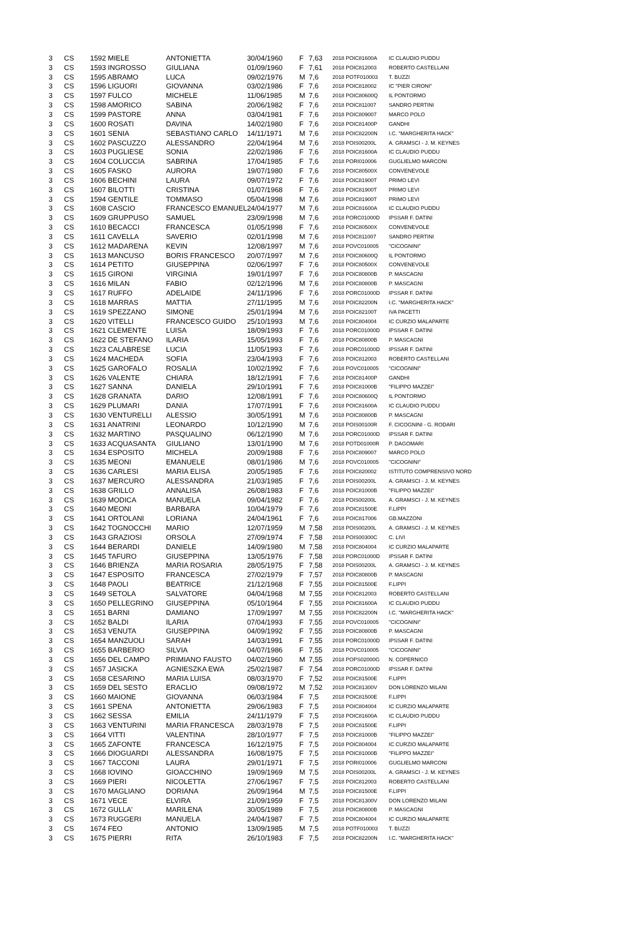| 3 | CS | 1592 MIELE | ANTONIETTA | 30/04/1960 | F | 7,63 | 2018 POIC81600A | IC CLAUDIO PUDDU |
| 3 | CS | 1593 INGROSSO | GIULIANA | 01/09/1960 | F | 7,61 | 2018 POIC812003 | ROBERTO CASTELLANI |
| 3 | CS | 1595 ABRAMO | LUCA | 09/02/1976 | M | 7,6 | 2018 POTF010003 | T. BUZZI |
| 3 | CS | 1596 LIGUORI | GIOVANNA | 03/02/1986 | F | 7,6 | 2018 POIC818002 | IC "PIER CIRONI" |
| 3 | CS | 1597 FULCO | MICHELE | 11/06/1985 | M | 7,6 | 2018 POIC80600Q | IL PONTORMO |
| 3 | CS | 1598 AMORICO | SABINA | 20/06/1982 | F | 7,6 | 2018 POIC811007 | SANDRO PERTINI |
| 3 | CS | 1599 PASTORE | ANNA | 03/04/1981 | F | 7,6 | 2018 POIC809007 | MARCO POLO |
| 3 | CS | 1600 ROSATI | DAVINA | 14/02/1980 | F | 7,6 | 2018 POIC81400P | GANDHI |
| 3 | CS | 1601 SENIA | SEBASTIANO CARLO | 14/11/1971 | M | 7,6 | 2018 POIC82200N | I.C. "MARGHERITA HACK" |
| 3 | CS | 1602 PASCUZZO | ALESSANDRO | 22/04/1964 | M | 7,6 | 2018 POIS00200L | A. GRAMSCI - J. M. KEYNES |
| 3 | CS | 1603 PUGLIESE | SONIA | 22/02/1986 | F | 7,6 | 2018 POIC81600A | IC CLAUDIO PUDDU |
| 3 | CS | 1604 COLUCCIA | SABRINA | 17/04/1985 | F | 7,6 | 2018 PORI010006 | GUGLIELMO MARCONI |
| 3 | CS | 1605 FASKO | AURORA | 19/07/1980 | F | 7,6 | 2018 POIC80500X | CONVENEVOLE |
| 3 | CS | 1606 BECHINI | LAURA | 09/07/1972 | F | 7,6 | 2018 POIC81900T | PRIMO LEVI |
| 3 | CS | 1607 BILOTTI | CRISTINA | 01/07/1968 | F | 7,6 | 2018 POIC81900T | PRIMO LEVI |
| 3 | CS | 1594 GENTILE | TOMMASO | 05/04/1998 | M | 7,6 | 2018 POIC81900T | PRIMO LEVI |
| 3 | CS | 1608 CASCIO | FRANCESCO EMANUEL | 24/04/1977 | M | 7,6 | 2018 POIC81600A | IC CLAUDIO PUDDU |
| 3 | CS | 1609 GRUPPUSO | SAMUEL | 23/09/1998 | M | 7,6 | 2018 PORC01000D | IPSSAR F. DATINI |
| 3 | CS | 1610 BECACCI | FRANCESCA | 01/05/1998 | F | 7,6 | 2018 POIC80500X | CONVENEVOLE |
| 3 | CS | 1611 CAVELLA | SAVERIO | 02/01/1998 | M | 7,6 | 2018 POIC811007 | SANDRO PERTINI |
| 3 | CS | 1612 MADARENA | KEVIN | 12/08/1997 | M | 7,6 | 2018 POVC010005 | "CICOGNINI" |
| 3 | CS | 1613 MANCUSO | BORIS FRANCESCO | 20/07/1997 | M | 7,6 | 2018 POIC80600Q | IL PONTORMO |
| 3 | CS | 1614 PETITO | GIUSEPPINA | 02/06/1997 | F | 7,6 | 2018 POIC80500X | CONVENEVOLE |
| 3 | CS | 1615 GIRONI | VIRGINIA | 19/01/1997 | F | 7,6 | 2018 POIC80800B | P. MASCAGNI |
| 3 | CS | 1616 MILAN | FABIO | 02/12/1996 | M | 7,6 | 2018 POIC80800B | P. MASCAGNI |
| 3 | CS | 1617 RUFFO | ADELAIDE | 24/11/1996 | F | 7,6 | 2018 PORC01000D | IPSSAR F. DATINI |
| 3 | CS | 1618 MARRAS | MATTIA | 27/11/1995 | M | 7,6 | 2018 POIC82200N | I.C. "MARGHERITA HACK" |
| 3 | CS | 1619 SPEZZANO | SIMONE | 25/01/1994 | M | 7,6 | 2018 POIC82100T | IVA PACETTI |
| 3 | CS | 1620 VITELLI | FRANCESCO GUIDO | 25/10/1993 | M | 7,6 | 2018 POIC804004 | IC CURZIO MALAPARTE |
| 3 | CS | 1621 CLEMENTE | LUISA | 18/09/1993 | F | 7,6 | 2018 PORC01000D | IPSSAR F. DATINI |
| 3 | CS | 1622 DE STEFANO | ILARIA | 15/05/1993 | F | 7,6 | 2018 POIC80800B | P. MASCAGNI |
| 3 | CS | 1623 CALABRESE | LUCIA | 11/05/1993 | F | 7,6 | 2018 PORC01000D | IPSSAR F. DATINI |
| 3 | CS | 1624 MACHEDA | SOFIA | 23/04/1993 | F | 7,6 | 2018 POIC812003 | ROBERTO CASTELLANI |
| 3 | CS | 1625 GAROFALO | ROSALIA | 10/02/1992 | F | 7,6 | 2018 POVC010005 | "CICOGNINI" |
| 3 | CS | 1626 VALENTE | CHIARA | 18/12/1991 | F | 7,6 | 2018 POIC81400P | GANDHI |
| 3 | CS | 1627 SANNA | DANIELA | 29/10/1991 | F | 7,6 | 2018 POIC81000B | "FILIPPO MAZZEI" |
| 3 | CS | 1628 GRANATA | DARIO | 12/08/1991 | F | 7,6 | 2018 POIC80600Q | IL PONTORMO |
| 3 | CS | 1629 PLUMARI | DANIA | 17/07/1991 | F | 7,6 | 2018 POIC81600A | IC CLAUDIO PUDDU |
| 3 | CS | 1630 VENTURELLI | ALESSIO | 30/05/1991 | M | 7,6 | 2018 POIC80800B | P. MASCAGNI |
| 3 | CS | 1631 ANATRINI | LEONARDO | 10/12/1990 | M | 7,6 | 2018 POIS00100R | F. CICOGNINI - G. RODARI |
| 3 | CS | 1632 MARTINO | PASQUALINO | 06/12/1990 | M | 7,6 | 2018 PORC01000D | IPSSAR F. DATINI |
| 3 | CS | 1633 ACQUASANTA | GIULIANO | 13/01/1990 | M | 7,6 | 2018 POTD01000R | P. DAGOMARI |
| 3 | CS | 1634 ESPOSITO | MICHELA | 20/09/1988 | F | 7,6 | 2018 POIC809007 | MARCO POLO |
| 3 | CS | 1635 MEONI | EMANUELE | 08/01/1986 | M | 7,6 | 2018 POVC010005 | "CICOGNINI" |
| 3 | CS | 1636 CARLESI | MARIA ELISA | 20/05/1985 | F | 7,6 | 2018 POIC820002 | ISTITUTO COMPRENSIVO NORD |
| 3 | CS | 1637 MERCURO | ALESSANDRA | 21/03/1985 | F | 7,6 | 2018 POIS00200L | A. GRAMSCI - J. M. KEYNES |
| 3 | CS | 1638 GRILLO | ANNALISA | 26/08/1983 | F | 7,6 | 2018 POIC81000B | "FILIPPO MAZZEI" |
| 3 | CS | 1639 MODICA | MANUELA | 09/04/1982 | F | 7,6 | 2018 POIS00200L | A. GRAMSCI - J. M. KEYNES |
| 3 | CS | 1640 MEONI | BARBARA | 10/04/1979 | F | 7,6 | 2018 POIC81500E | F.LIPPI |
| 3 | CS | 1641 ORTOLANI | LORIANA | 24/04/1961 | F | 7,6 | 2018 POIC817006 | GB.MAZZONI |
| 3 | CS | 1642 TOGNOCCHI | MARIO | 12/07/1959 | M | 7,58 | 2018 POIS00200L | A. GRAMSCI - J. M. KEYNES |
| 3 | CS | 1643 GRAZIOSI | ORSOLA | 27/09/1974 | F | 7,58 | 2018 POIS00300C | C. LIVI |
| 3 | CS | 1644 BERARDI | DANIELE | 14/09/1980 | M | 7,58 | 2018 POIC804004 | IC CURZIO MALAPARTE |
| 3 | CS | 1645 TAFURO | GIUSEPPINA | 13/05/1976 | F | 7,58 | 2018 PORC01000D | IPSSAR F. DATINI |
| 3 | CS | 1646 BRIENZA | MARIA ROSARIA | 28/05/1975 | F | 7,58 | 2018 POIS00200L | A. GRAMSCI - J. M. KEYNES |
| 3 | CS | 1647 ESPOSITO | FRANCESCA | 27/02/1979 | F | 7,57 | 2018 POIC80800B | P. MASCAGNI |
| 3 | CS | 1648 PAOLI | BEATRICE | 21/12/1968 | F | 7,55 | 2018 POIC81500E | F.LIPPI |
| 3 | CS | 1649 SETOLA | SALVATORE | 04/04/1968 | M | 7,55 | 2018 POIC812003 | ROBERTO CASTELLANI |
| 3 | CS | 1650 PELLEGRINO | GIUSEPPINA | 05/10/1964 | F | 7,55 | 2018 POIC81600A | IC CLAUDIO PUDDU |
| 3 | CS | 1651 BARNI | DAMIANO | 17/09/1997 | M | 7,55 | 2018 POIC82200N | I.C. "MARGHERITA HACK" |
| 3 | CS | 1652 BALDI | ILARIA | 07/04/1993 | F | 7,55 | 2018 POVC010005 | "CICOGNINI" |
| 3 | CS | 1653 VENUTA | GIUSEPPINA | 04/09/1992 | F | 7,55 | 2018 POIC80800B | P. MASCAGNI |
| 3 | CS | 1654 MANZUOLI | SARAH | 14/03/1991 | F | 7,55 | 2018 PORC01000D | IPSSAR F. DATINI |
| 3 | CS | 1655 BARBERIO | SILVIA | 04/07/1986 | F | 7,55 | 2018 POVC010005 | "CICOGNINI" |
| 3 | CS | 1656 DEL CAMPO | PRIMIANO FAUSTO | 04/02/1960 | M | 7,55 | 2018 POPS02000G | N. COPERNICO |
| 3 | CS | 1657 JASICKA | AGNIESZKA EWA | 25/02/1987 | F | 7,54 | 2018 PORC01000D | IPSSAR F. DATINI |
| 3 | CS | 1658 CESARINO | MARIA LUISA | 08/03/1970 | F | 7,52 | 2018 POIC81500E | F.LIPPI |
| 3 | CS | 1659 DEL SESTO | ERACLIO | 09/08/1972 | M | 7,52 | 2018 POIC81300V | DON LORENZO MILANI |
| 3 | CS | 1660 MAIONE | GIOVANNA | 06/03/1984 | F | 7,5 | 2018 POIC81500E | F.LIPPI |
| 3 | CS | 1661 SPENA | ANTONIETTA | 29/06/1983 | F | 7,5 | 2018 POIC804004 | IC CURZIO MALAPARTE |
| 3 | CS | 1662 SESSA | EMILIA | 24/11/1979 | F | 7,5 | 2018 POIC81600A | IC CLAUDIO PUDDU |
| 3 | CS | 1663 VENTURINI | MARIA FRANCESCA | 28/03/1978 | F | 7,5 | 2018 POIC81500E | F.LIPPI |
| 3 | CS | 1664 VITTI | VALENTINA | 28/10/1977 | F | 7,5 | 2018 POIC81000B | "FILIPPO MAZZEI" |
| 3 | CS | 1665 ZAFONTE | FRANCESCA | 16/12/1975 | F | 7,5 | 2018 POIC804004 | IC CURZIO MALAPARTE |
| 3 | CS | 1666 DIOGUARDI | ALESSANDRA | 16/08/1975 | F | 7,5 | 2018 POIC81000B | "FILIPPO MAZZEI" |
| 3 | CS | 1667 TACCONI | LAURA | 29/01/1971 | F | 7,5 | 2018 PORI010006 | GUGLIELMO MARCONI |
| 3 | CS | 1668 IOVINO | GIOACCHINO | 19/09/1969 | M | 7,5 | 2018 POIS00200L | A. GRAMSCI - J. M. KEYNES |
| 3 | CS | 1669 PIERI | NICOLETTA | 27/06/1967 | F | 7,5 | 2018 POIC812003 | ROBERTO CASTELLANI |
| 3 | CS | 1670 MAGLIANO | DORIANA | 26/09/1964 | M | 7,5 | 2018 POIC81500E | F.LIPPI |
| 3 | CS | 1671 VECE | ELVIRA | 21/09/1959 | F | 7,5 | 2018 POIC81300V | DON LORENZO MILANI |
| 3 | CS | 1672 GULLA' | MARILENA | 30/05/1989 | F | 7,5 | 2018 POIC80800B | P. MASCAGNI |
| 3 | CS | 1673 RUGGERI | MANUELA | 24/04/1987 | F | 7,5 | 2018 POIC804004 | IC CURZIO MALAPARTE |
| 3 | CS | 1674 FEO | ANTONIO | 13/09/1985 | M | 7,5 | 2018 POTF010003 | T. BUZZI |
| 3 | CS | 1675 PIERRI | RITA | 26/10/1983 | F | 7,5 | 2018 POIC82200N | I.C. "MARGHERITA HACK" |